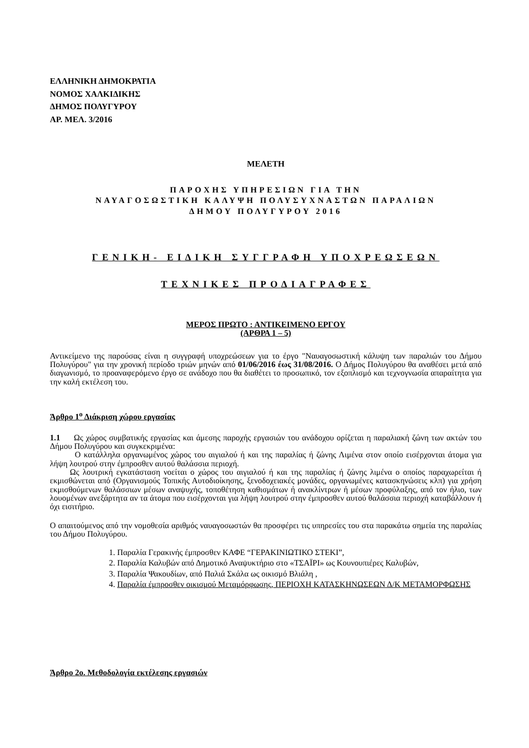ΕΛΛΗΝΙΚΗ ΔΗΜΟΚΡΑΤΙΑ
ΝΟΜΟΣ ΧΑΛΚΙΔΙΚΗΣ
ΔΗΜΟΣ ΠΟΛΥΓΥΡΟΥ
ΑΡ. ΜΕΛ. 3/2016
ΜΕΛΕΤΗ
ΠΑΡΟΧΗΣ ΥΠΗΡΕΣΙΩΝ ΓΙΑ ΤΗΝ
ΝΑΥΑΓΟΣΩΣΤΙΚΗ ΚΑΛΥΨΗ ΠΟΛΥΣΥΧΝΑΣΤΩΝ ΠΑΡΑΛΙΩΝ
ΔΗΜΟΥ ΠΟΛΥΓΥΡΟΥ 2016
ΓΕΝΙΚΗ- ΕΙΔΙΚΗ ΣΥΓΓΡΑΦΗ ΥΠΟΧΡΕΩΣΕΩΝ
ΤΕΧΝΙΚΕΣ ΠΡΟΔΙΑΓΡΑΦΕΣ
ΜΕΡΟΣ ΠΡΩΤΟ : ΑΝΤΙΚΕΙΜΕΝΟ ΕΡΓΟΥ
(ΑΡΘΡΑ 1 – 5)
Αντικείμενο της παρούσας είναι η συγγραφή υποχρεώσεων για το έργο "Ναυαγοσωστική κάλυψη των παραλιών του Δήμου Πολυγύρου" για την χρονική περίοδο τριών μηνών από 01/06/2016 έως 31/08/2016. Ο Δήμος Πολυγύρου θα αναθέσει μετά από διαγωνισμό, το προαναφερόμενο έργο σε ανάδοχο που θα διαθέτει το προσωπικό, τον εξοπλισμό και τεχνογνωσία απαραίτητα για την καλή εκτέλεση του.
Άρθρο 1<sup>ο</sup> Διάκριση χώρου εργασίας
1.1 Ως χώρος συμβατικής εργασίας και άμεσης παροχής εργασιών του ανάδοχου ορίζεται η παραλιακή ζώνη των ακτών του Δήμου Πολυγύρου και συγκεκριμένα:
Ο κατάλληλα οργανωμένος χώρος του αιγιαλού ή και της παραλίας ή ζώνης Λιμένα στον οποίο εισέρχονται άτομα για λήψη λουτρού στην έμπροσθεν αυτού θαλάσσια περιοχή.
Ως λουτρική εγκατάσταση νοείται ο χώρος του αιγιαλού ή και της παραλίας ή ζώνης λιμένα ο οποίος παραχωρείται ή εκμισθώνεται από (Οργανισμούς Τοπικής Αυτοδιοίκησης, ξενοδοχειακές μονάδες, οργανωμένες κατασκηνώσεις κλπ) για χρήση εκμισθούμενων θαλάσσιων μέσων αναψυχής, τοποθέτηση καθισμάτων ή ανακλίντρων ή μέσων προφύλαξης, από τον ήλιο, των λουομένων ανεξάρτητα αν τα άτομα που εισέρχονται για λήψη λουτρού στην έμπροσθεν αυτού θαλάσσια περιοχή καταβάλλουν ή όχι εισιτήριο.
Ο απαιτούμενος από την νομοθεσία αριθμός ναυαγοσωστών θα προσφέρει τις υπηρεσίες του στα παρακάτω σημεία της παραλίας του Δήμου Πολυγύρου.
1. Παραλία Γερακινής έμπροσθεν ΚΑΦΕ “ΓΕΡΑΚΙΝΙΩΤΙΚΟ ΣΤΕΚΙ”,
2. Παραλία Καλυβών από Δημοτικό Αναψυκτήριο στο «ΤΣΑΪΡΙ» ως Κουνουπιέρες Καλυβών,
3. Παραλία Ψακουδίων, από Παλιά Σκάλα ως οικισμό Βλιάλη ,
4. Παραλία έμπροσθεν οικισμού Μεταμόρφωσης, ΠΕΡΙΟΧΗ ΚΑΤΑΣΚΗΝΩΣΕΩΝ Δ/Κ ΜΕΤΑΜΟΡΦΩΣΗΣ
Άρθρο 2ο. Μεθοδολογία εκτέλεσης εργασιών